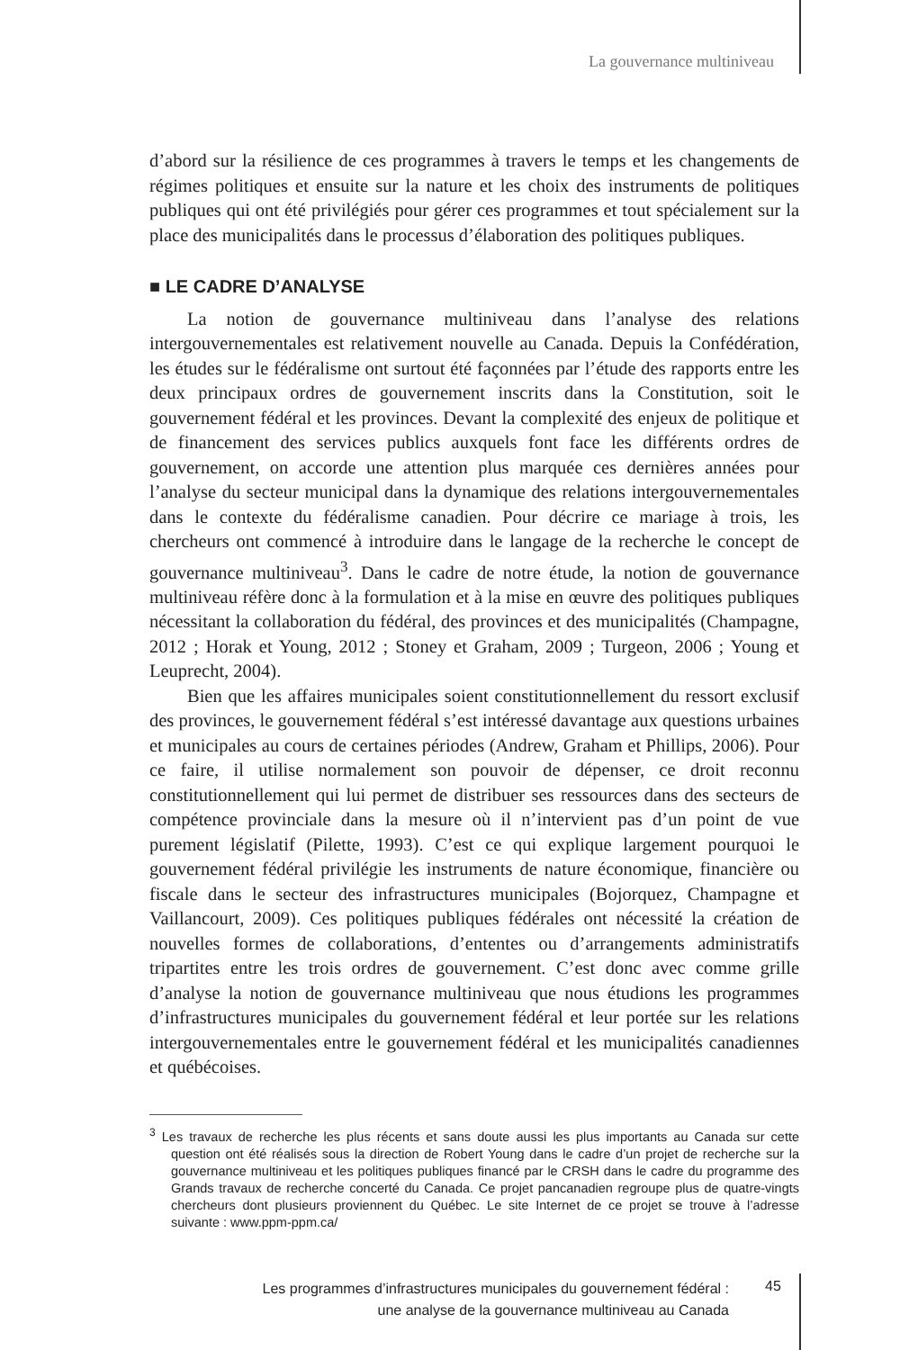La gouvernance multiniveau
d’abord sur la résilience de ces programmes à travers le temps et les changements de régimes politiques et ensuite sur la nature et les choix des instruments de politiques publiques qui ont été privilégiés pour gérer ces programmes et tout spécialement sur la place des municipalités dans le processus d’élaboration des politiques publiques.
■ LE CADRE D’ANALYSE
La notion de gouvernance multiniveau dans l’analyse des relations intergouvernementales est relativement nouvelle au Canada. Depuis la Confédération, les études sur le fédéralisme ont surtout été façonnées par l’étude des rapports entre les deux principaux ordres de gouvernement inscrits dans la Constitution, soit le gouvernement fédéral et les provinces. Devant la complexité des enjeux de politique et de financement des services publics auxquels font face les différents ordres de gouvernement, on accorde une attention plus marquée ces dernières années pour l’analyse du secteur municipal dans la dynamique des relations intergouvernementales dans le contexte du fédéralisme canadien. Pour décrire ce mariage à trois, les chercheurs ont commencé à introduire dans le langage de la recherche le concept de gouvernance multiniveau<sup>3</sup>. Dans le cadre de notre étude, la notion de gouvernance multiniveau réfère donc à la formulation et à la mise en œuvre des politiques publiques nécessitant la collaboration du fédéral, des provinces et des municipalités (Champagne, 2012 ; Horak et Young, 2012 ; Stoney et Graham, 2009 ; Turgeon, 2006 ; Young et Leuprecht, 2004).
Bien que les affaires municipales soient constitutionnellement du ressort exclusif des provinces, le gouvernement fédéral s’est intéressé davantage aux questions urbaines et municipales au cours de certaines périodes (Andrew, Graham et Phillips, 2006). Pour ce faire, il utilise normalement son pouvoir de dépenser, ce droit reconnu constitutionnellement qui lui permet de distribuer ses ressources dans des secteurs de compétence provinciale dans la mesure où il n’intervient pas d’un point de vue purement législatif (Pilette, 1993). C’est ce qui explique largement pourquoi le gouvernement fédéral privilégie les instruments de nature économique, financière ou fiscale dans le secteur des infrastructures municipales (Bojorquez, Champagne et Vaillancourt, 2009). Ces politiques publiques fédérales ont nécessité la création de nouvelles formes de collaborations, d’ententes ou d’arrangements administratifs tripartites entre les trois ordres de gouvernement. C’est donc avec comme grille d’analyse la notion de gouvernance multiniveau que nous étudions les programmes d’infrastructures municipales du gouvernement fédéral et leur portée sur les relations intergouvernementales entre le gouvernement fédéral et les municipalités canadiennes et québécoises.
<sup>3</sup> Les travaux de recherche les plus récents et sans doute aussi les plus importants au Canada sur cette question ont été réalisés sous la direction de Robert Young dans le cadre d’un projet de recherche sur la gouvernance multiniveau et les politiques publiques financé par le CRSH dans le cadre du programme des Grands travaux de recherche concerté du Canada. Ce projet pancanadien regroupe plus de quatre-vingts chercheurs dont plusieurs proviennent du Québec. Le site Internet de ce projet se trouve à l’adresse suivante : www.ppm-ppm.ca/
Les programmes d’infrastructures municipales du gouvernement fédéral :
une analyse de la gouvernance multiniveau au Canada
45